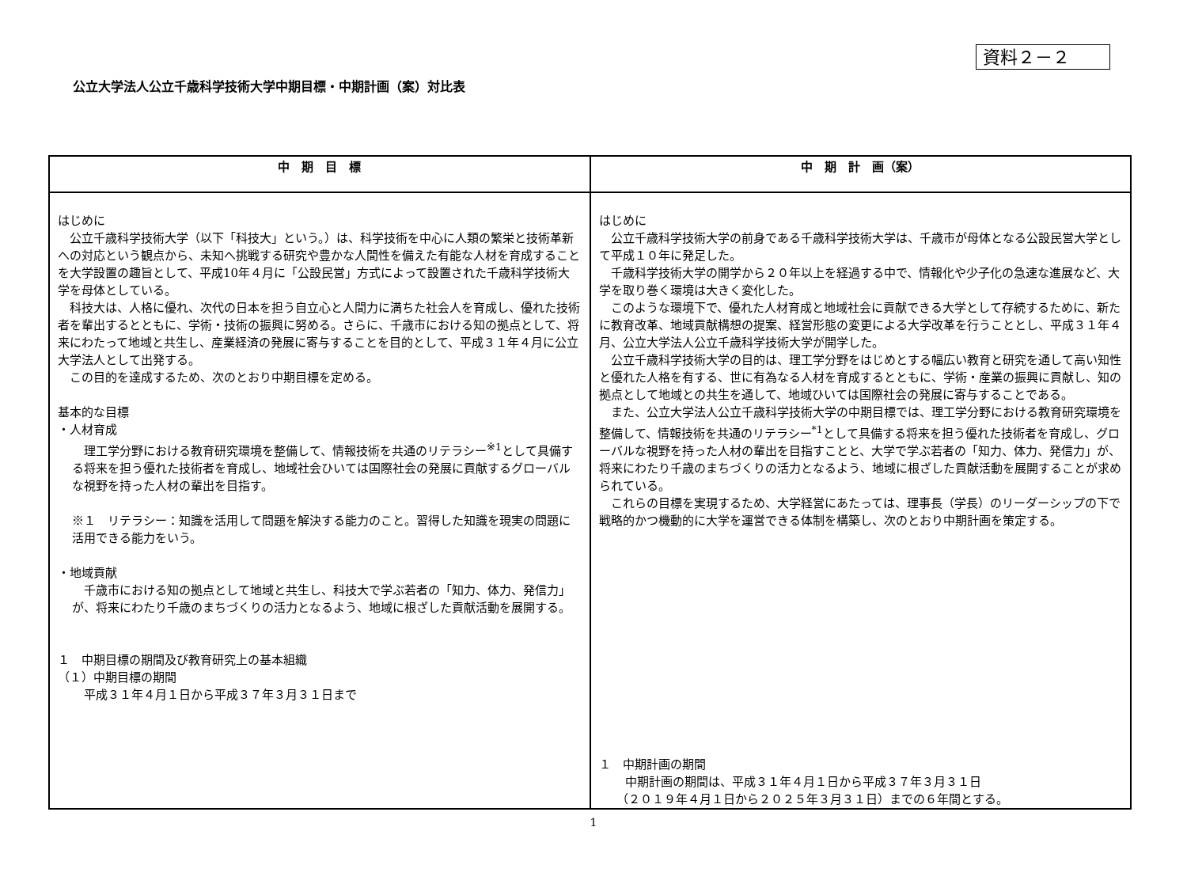資料２－２
公立大学法人公立千歳科学技術大学中期目標・中期計画（案）対比表
| 中 期 目 標 | 中 期 計 画（案） |
| --- | --- |
| はじめに 公立千歳科学技術大学（以下「科技大」という。）は、科学技術を中心に人類の繁栄と技術革新への対応という観点から、未知へ挑戦する研究や豊かな人間性を備えた有能な人材を育成することを大学設置の趣旨として、平成10年４月に「公設民営」方式によって設置された千歳科学技術大学を母体としている。 科技大は、人格に優れ、次代の日本を担う自立心と人間力に満ちた社会人を育成し、優れた技術者を輩出するとともに、学術・技術の振興に努める。さらに、千歳市における知の拠点として、将来にわたって地域と共生し、産業経済の発展に寄与することを目的として、平成３１年４月に公立大学法人として出発する。 この目的を達成するため、次のとおり中期目標を定める。 基本的な目標 ・人材育成 理工学分野における教育研究環境を整備して、情報技術を共通のリテラシー<sup>※1</sup>として具備する将来を担う優れた技術者を育成し、地域社会ひいては国際社会の発展に貢献するグローバルな視野を持った人材の輩出を目指す。 ※１ リテラシー：知識を活用して問題を解決する能力のこと。習得した知識を現実の問題に活用できる能力をいう。 ・地域貢献 千歳市における知の拠点として地域と共生し、科技大で学ぶ若者の「知力、体力、発信力」が、将来にわたり千歳のまちづくりの活力となるよう、地域に根ざした貢献活動を展開する。 １ 中期目標の期間及び教育研究上の基本組織 （１）中期目標の期間 平成３１年４月１日から平成３７年３月３１日まで | はじめに 公立千歳科学技術大学の前身である千歳科学技術大学は、千歳市が母体となる公設民営大学として平成１０年に発足した。 千歳科学技術大学の開学から２０年以上を経過する中で、情報化や少子化の急速な進展など、大学を取り巻く環境は大きく変化した。 このような環境下で、優れた人材育成と地域社会に貢献できる大学として存続するために、新たに教育改革、地域貢献構想の提案、経営形態の変更による大学改革を行うこととし、平成３１年４月、公立大学法人公立千歳科学技術大学が開学した。 公立千歳科学技術大学の目的は、理工学分野をはじめとする幅広い教育と研究を通して高い知性と優れた人格を有する、世に有為なる人材を育成するとともに、学術・産業の振興に貢献し、知の拠点として地域との共生を通して、地域ひいては国際社会の発展に寄与することである。 また、公立大学法人公立千歳科学技術大学の中期目標では、理工学分野における教育研究環境を整備して、情報技術を共通のリテラシー<sup>*1</sup>として具備する将来を担う優れた技術者を育成し、グローバルな視野を持った人材の輩出を目指すことと、大学で学ぶ若者の「知力、体力、発信力」が、将来にわたり千歳のまちづくりの活力となるよう、地域に根ざした貢献活動を展開することが求められている。 これらの目標を実現するため、大学経営にあたっては、理事長（学長）のリーダーシップの下で戦略的かつ機動的に大学を運営できる体制を構築し、次のとおり中期計画を策定する。 １ 中期計画の期間 中期計画の期間は、平成３１年４月１日から平成３７年３月３１日 （２０１９年４月１日から２０２５年３月３１日）までの６年間とする。 |
1